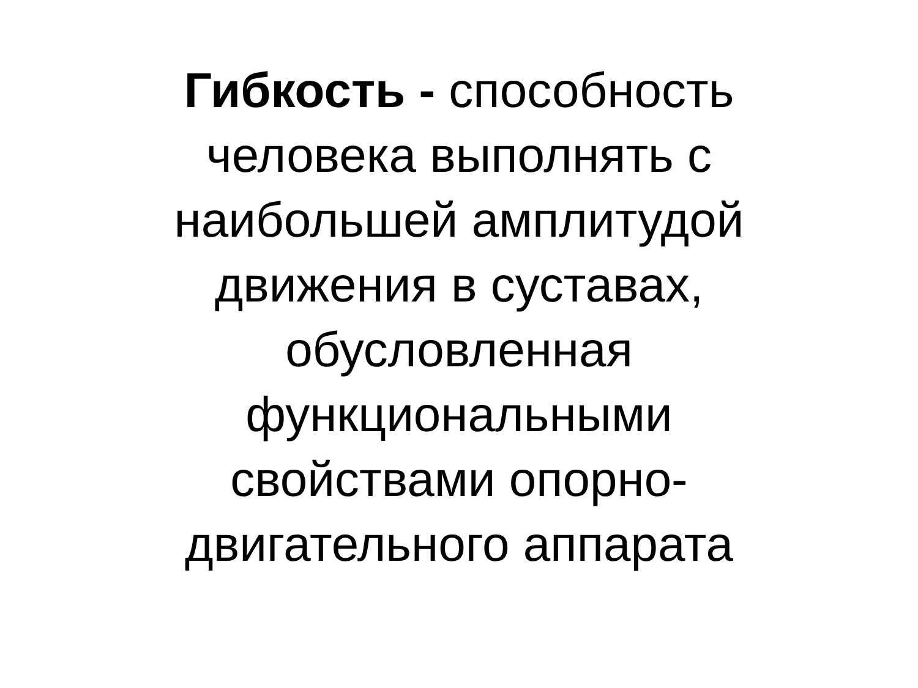Гибкость - способность
человека выполнять с
наибольшей амплитудой
движения в суставах,
обусловленная
функциональными
свойствами опорно-
двигательного аппарата